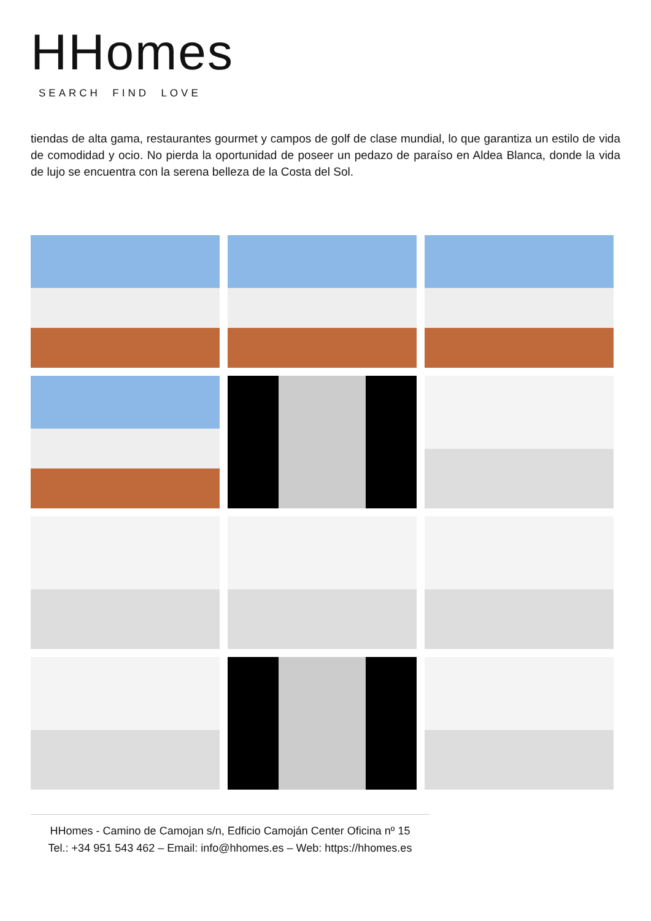HHomes
SEARCH FIND LOVE
tiendas de alta gama, restaurantes gourmet y campos de golf de clase mundial, lo que garantiza un estilo de vida de comodidad y ocio. No pierda la oportunidad de poseer un pedazo de paraíso en Aldea Blanca, donde la vida de lujo se encuentra con la serena belleza de la Costa del Sol.
HHomes - Camino de Camojan s/n, Edficio Camoján Center Oficina nº 15
Tel.: +34 951 543 462 – Email: info@hhomes.es – Web: https://hhomes.es